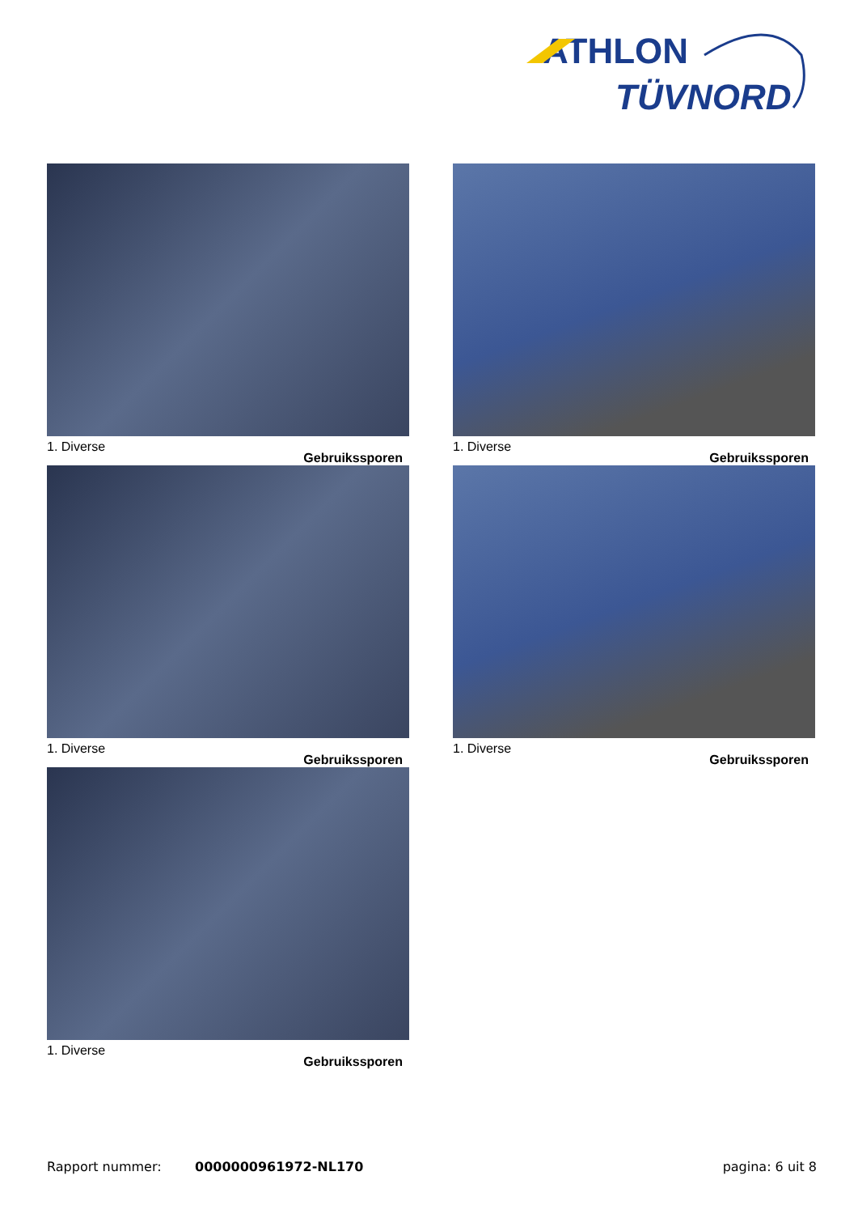ATHLON
TÜVNORD
1. Diverse Gebruikssporen
1. Diverse Gebruikssporen
1. Diverse Gebruikssporen
1. Diverse Gebruikssporen
1. Diverse Gebruikssporen
Rapport nummer: 0000000961972-NL170 pagina: 6 uit 8